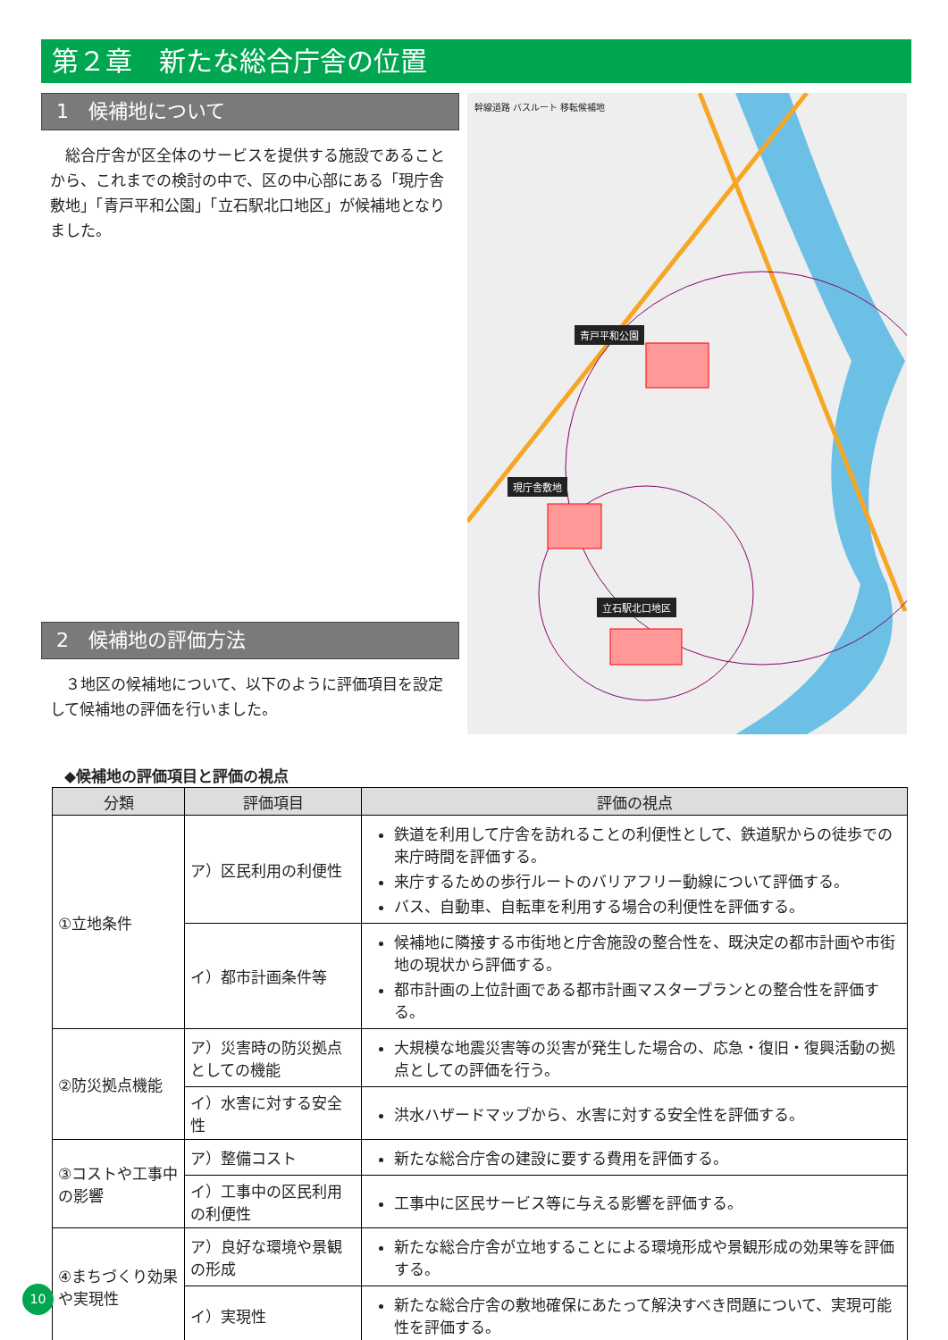第２章　新たな総合庁舎の位置
1　候補地について
総合庁舎が区全体のサービスを提供する施設であることから、これまでの検討の中で、区の中心部にある「現庁舎敷地」「青戸平和公園」「立石駅北口地区」が候補地となりました。
2　候補地の評価方法
３地区の候補地について、以下のように評価項目を設定して候補地の評価を行いました。
幹線道路 バスルート 移転候補地
青戸平和公園
現庁舎敷地
立石駅北口地区
◆候補地の評価項目と評価の視点
| 分類 | 評価項目 | 評価の視点 |
| --- | --- | --- |
| ①立地条件 | ア）区民利用の利便性 | 鉄道を利用して庁舎を訪れることの利便性として、鉄道駅からの徒歩での来庁時間を評価する。 来庁するための歩行ルートのバリアフリー動線について評価する。 バス、自動車、自転車を利用する場合の利便性を評価する。 |
| | イ）都市計画条件等 | 候補地に隣接する市街地と庁舎施設の整合性を、既決定の都市計画や市街地の現状から評価する。 都市計画の上位計画である都市計画マスタープランとの整合性を評価する。 |
| ②防災拠点機能 | ア）災害時の防災拠点としての機能 | 大規模な地震災害等の災害が発生した場合の、応急・復旧・復興活動の拠点としての評価を行う。 |
| | イ）水害に対する安全性 | 洪水ハザードマップから、水害に対する安全性を評価する。 |
| ③コストや工事中の影響 | ア）整備コスト | 新たな総合庁舎の建設に要する費用を評価する。 |
| | イ）工事中の区民利用の利便性 | 工事中に区民サービス等に与える影響を評価する。 |
| ④まちづくり効果や実現性 | ア）良好な環境や景観の形成 | 新たな総合庁舎が立地することによる環境形成や景観形成の効果等を評価する。 |
| | イ）実現性 | 新たな総合庁舎の敷地確保にあたって解決すべき問題について、実現可能性を評価する。 |
10